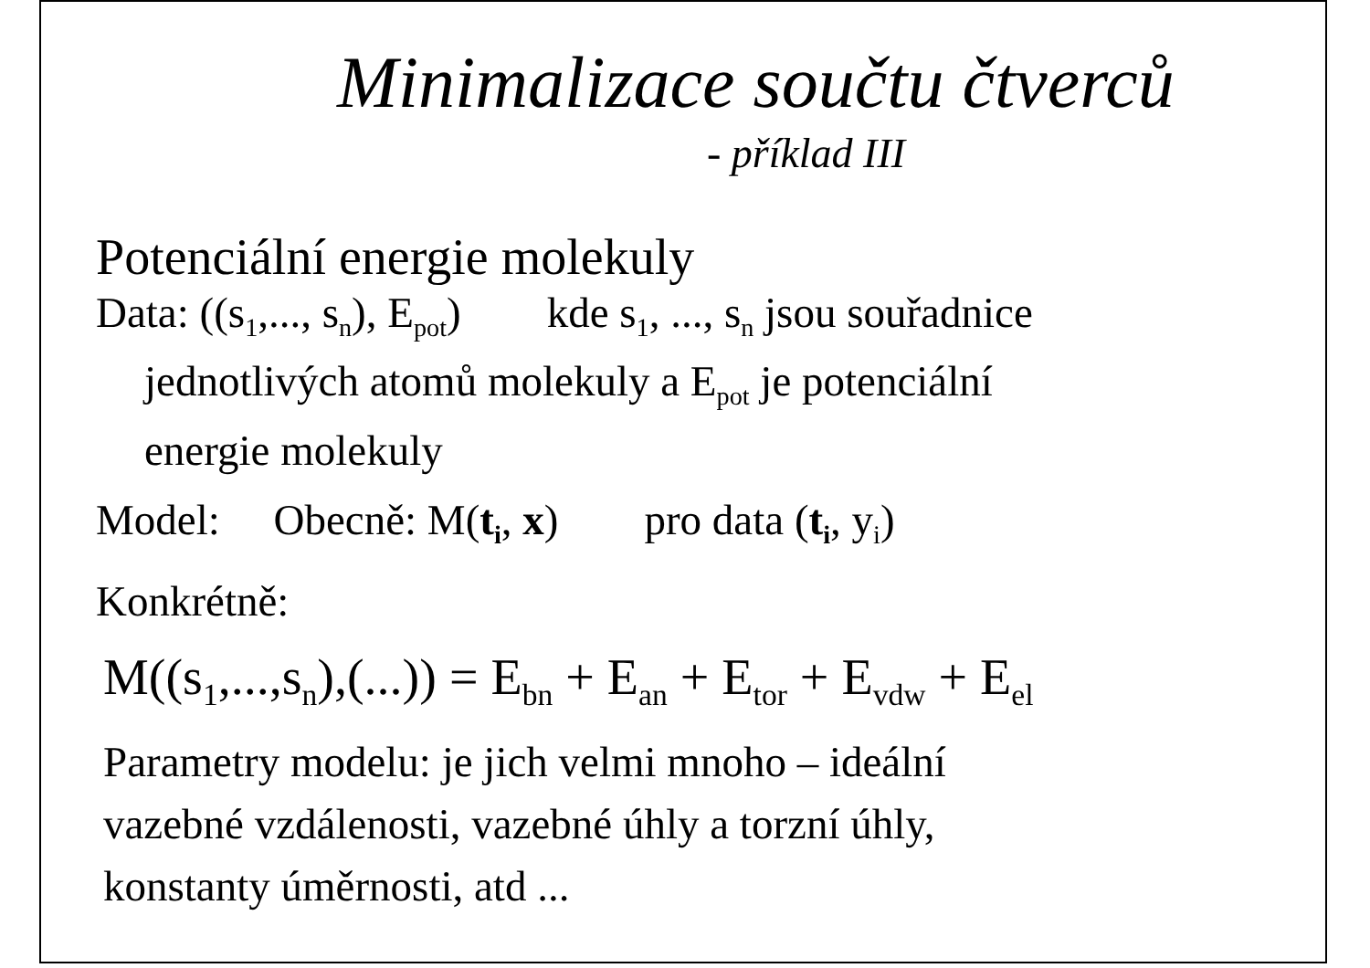Minimalizace součtu čtverců
- příklad III
Potenciální energie molekuly
Data: ((s<sub>1</sub>,..., s<sub>n</sub>), E<sub>pot</sub>) kde s<sub>1</sub>, ..., s<sub>n</sub> jsou souřadnice
jednotlivých atomů molekuly a E<sub>pot</sub> je potenciální
energie molekuly
Model: Obecně: M(t<sub>i</sub>, x) pro data (t<sub>i</sub>, y<sub>i</sub>)
Konkrétně:
M((s<sub>1</sub>,...,s<sub>n</sub>),(...)) = E<sub>bn</sub> + E<sub>an</sub> + E<sub>tor</sub> + E<sub>vdw</sub> + E<sub>el</sub>
Parametry modelu: je jich velmi mnoho – ideální
vazebné vzdálenosti, vazebné úhly a torzní úhly,
konstanty úměrnosti, atd ...